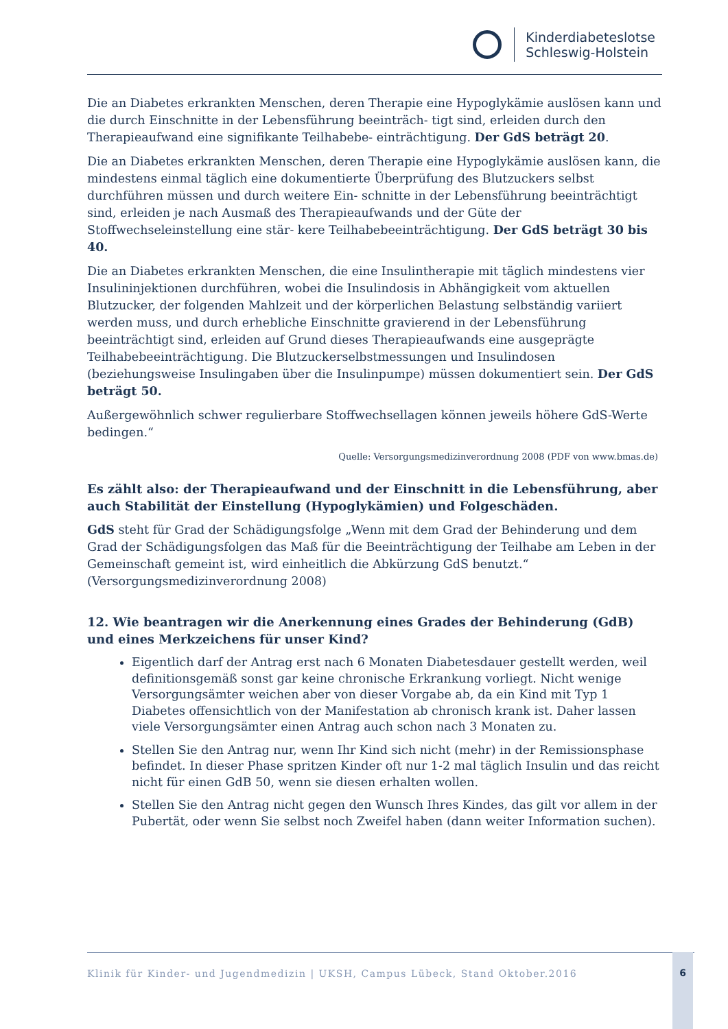Kinderdiabeteslotse
Schleswig-Holstein
Die an Diabetes erkrankten Menschen, deren Therapie eine Hypoglykämie auslösen kann und die durch Einschnitte in der Lebensführung beeinträch- tigt sind, erleiden durch den Therapieaufwand eine signifikante Teilhabebe- einträchtigung. Der GdS beträgt 20.
Die an Diabetes erkrankten Menschen, deren Therapie eine Hypoglykämie auslösen kann, die mindestens einmal täglich eine dokumentierte Überprüfung des Blutzuckers selbst durchführen müssen und durch weitere Ein- schnitte in der Lebensführung beeinträchtigt sind, erleiden je nach Ausmaß des Therapieaufwands und der Güte der Stoffwechseleinstellung eine stär- kere Teilhabebeeinträchtigung. Der GdS beträgt 30 bis 40.
Die an Diabetes erkrankten Menschen, die eine Insulintherapie mit täglich mindestens vier Insulininjektionen durchführen, wobei die Insulindosis in Abhängigkeit vom aktuellen Blutzucker, der folgenden Mahlzeit und der körperlichen Belastung selbständig variiert werden muss, und durch erhebliche Einschnitte gravierend in der Lebensführung beeinträchtigt sind, erleiden auf Grund dieses Therapieaufwands eine ausgeprägte Teilhabebeeinträchtigung. Die Blutzuckerselbstmessungen und Insulindosen (beziehungsweise Insulingaben über die Insulinpumpe) müssen dokumentiert sein. Der GdS beträgt 50.
Außergewöhnlich schwer regulierbare Stoffwechsellagen können jeweils höhere GdS-Werte bedingen.“
Quelle: Versorgungsmedizinverordnung 2008 (PDF von www.bmas.de)
Es zählt also: der Therapieaufwand und der Einschnitt in die Lebensführung, aber auch Stabilität der Einstellung (Hypoglykämien) und Folgeschäden.
GdS steht für Grad der Schädigungsfolge „Wenn mit dem Grad der Behinderung und dem Grad der Schädigungsfolgen das Maß für die Beeinträchtigung der Teilhabe am Leben in der Gemeinschaft gemeint ist, wird einheitlich die Abkürzung GdS benutzt.“ (Versorgungsmedizinverordnung 2008)
12. Wie beantragen wir die Anerkennung eines Grades der Behinderung (GdB) und eines Merkzeichens für unser Kind?
Eigentlich darf der Antrag erst nach 6 Monaten Diabetesdauer gestellt werden, weil definitionsgemäß sonst gar keine chronische Erkrankung vorliegt. Nicht wenige Versorgungsämter weichen aber von dieser Vorgabe ab, da ein Kind mit Typ 1 Diabetes offensichtlich von der Manifestation ab chronisch krank ist. Daher lassen viele Versorgungsämter einen Antrag auch schon nach 3 Monaten zu.
Stellen Sie den Antrag nur, wenn Ihr Kind sich nicht (mehr) in der Remissionsphase befindet. In dieser Phase spritzen Kinder oft nur 1-2 mal täglich Insulin und das reicht nicht für einen GdB 50, wenn sie diesen erhalten wollen.
Stellen Sie den Antrag nicht gegen den Wunsch Ihres Kindes, das gilt vor allem in der Pubertät, oder wenn Sie selbst noch Zweifel haben (dann weiter Information suchen).
Klinik für Kinder- und Jugendmedizin | UKSH, Campus Lübeck, Stand Oktober.2016 6